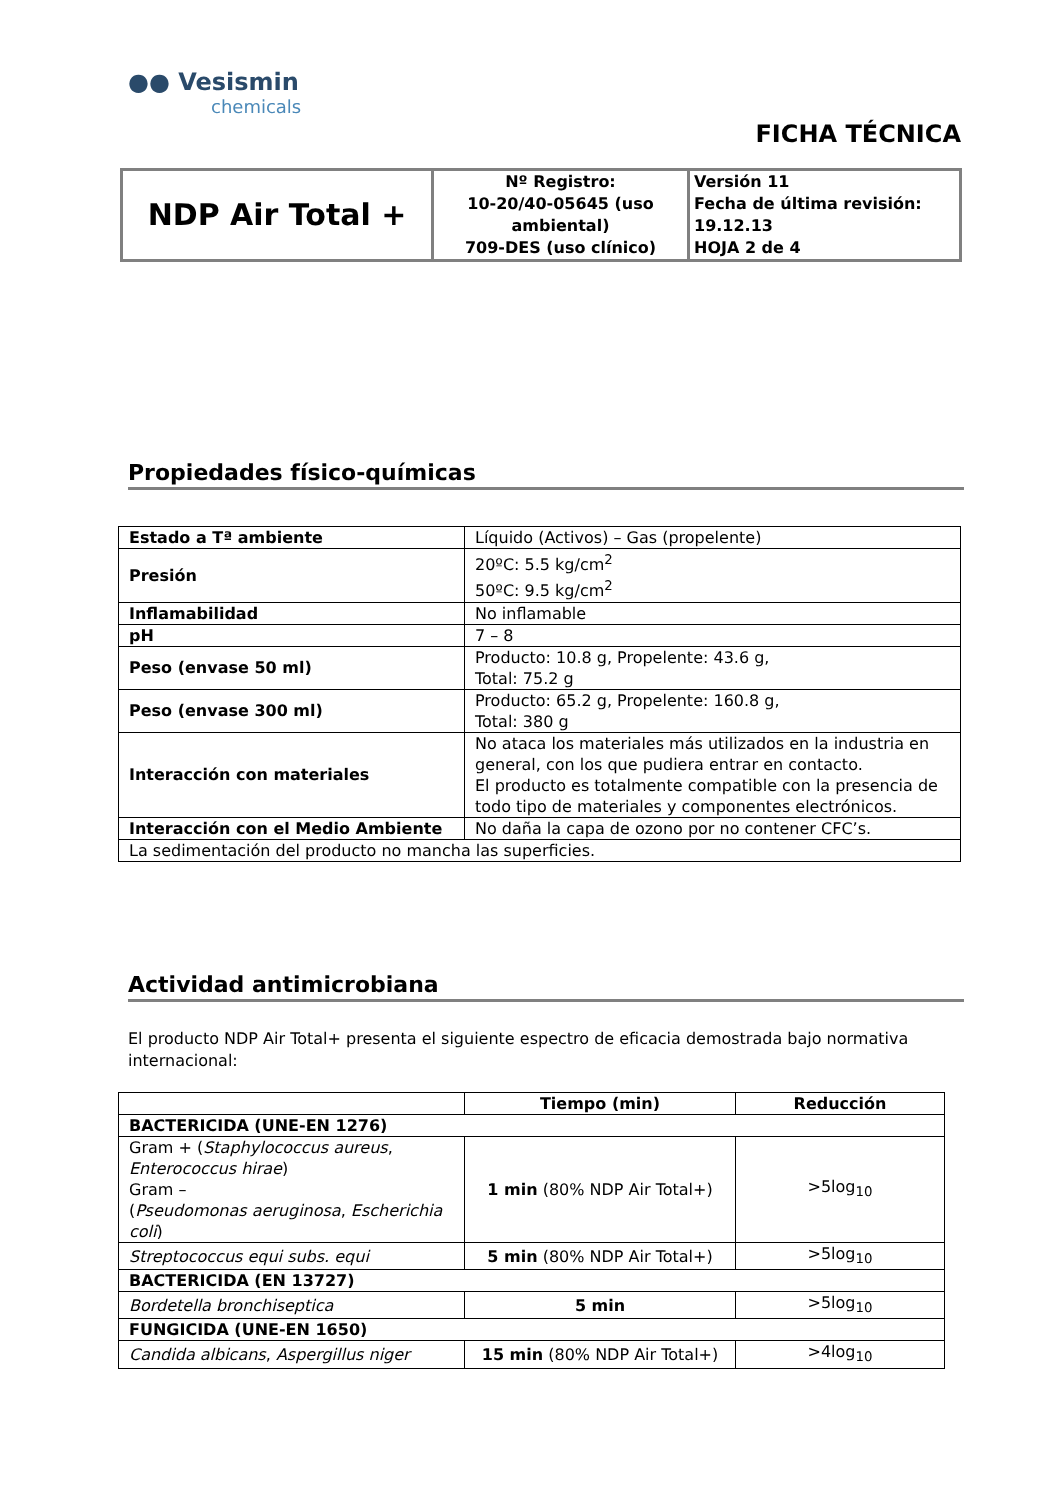●● Vesismin
chemicals
FICHA TÉCNICA
| NDP Air Total + | Nº Registro: 10-20/40-05645 (uso ambiental) 709-DES (uso clínico) | Versión 11 Fecha de última revisión: 19.12.13 HOJA 2 de 4 |
Propiedades físico-químicas
| Estado a Tª ambiente | Líquido (Activos) – Gas (propelente) |
| Presión | 20ºC: 5.5 kg/cm<sup>2</sup> 50ºC: 9.5 kg/cm<sup>2</sup> |
| Inflamabilidad | No inflamable |
| pH | 7 – 8 |
| Peso (envase 50 ml) | Producto: 10.8 g, Propelente: 43.6 g, Total: 75.2 g |
| Peso (envase 300 ml) | Producto: 65.2 g, Propelente: 160.8 g, Total: 380 g |
| Interacción con materiales | No ataca los materiales más utilizados en la industria en general, con los que pudiera entrar en contacto. El producto es totalmente compatible con la presencia de todo tipo de materiales y componentes electrónicos. |
| Interacción con el Medio Ambiente | No daña la capa de ozono por no contener CFC’s. |
| La sedimentación del producto no mancha las superficies. | |
Actividad antimicrobiana
El producto NDP Air Total+ presenta el siguiente espectro de eficacia demostrada bajo normativa internacional:
| | Tiempo (min) | Reducción |
| --- | --- | --- |
| BACTERICIDA (UNE-EN 1276) | | |
| Gram + ( Staphylococcus aureus , Enterococcus hirae ) Gram – ( Pseudomonas aeruginosa , Escherichia coli ) | 1 min (80% NDP Air Total+) | >5log<sub>10</sub> |
| Streptococcus equi subs. equi | 5 min (80% NDP Air Total+) | >5log<sub>10</sub> |
| BACTERICIDA (EN 13727) | | |
| Bordetella bronchiseptica | 5 min | >5log<sub>10</sub> |
| FUNGICIDA (UNE-EN 1650) | | |
| Candida albicans , Aspergillus niger | 15 min (80% NDP Air Total+) | >4log<sub>10</sub> |